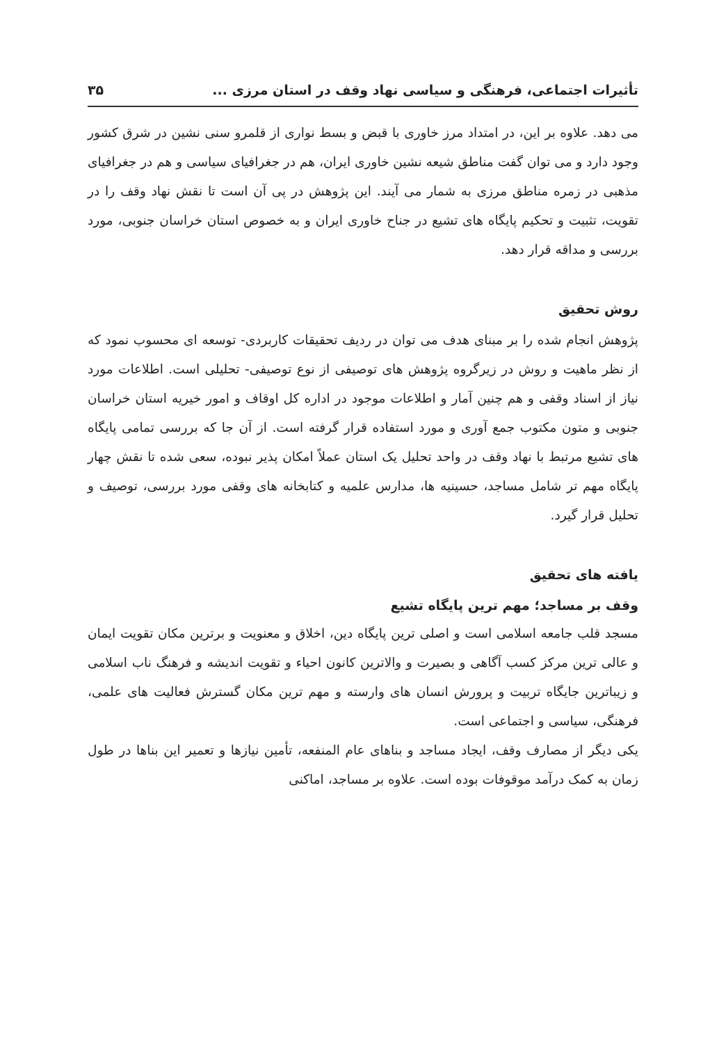تأثیرات اجتماعی، فرهنگی و سیاسی نهاد وقف در استان مرزی ... ۳۵
می دهد. علاوه بر این، در امتداد مرز خاوری با قبض و بسط نواری از قلمرو سنی نشین در شرق کشور وجود دارد و می توان گفت مناطق شیعه نشین خاوری ایران، هم در جغرافیای سیاسی و هم در جغرافیای مذهبی در زمره مناطق مرزی به شمار می آیند. این پژوهش در پی آن است تا نقش نهاد وقف را در تقویت، تثبیت و تحکیم پایگاه های تشیع در جناح خاوری ایران و به خصوص استان خراسان جنوبی، مورد بررسی و مداقه قرار دهد.
روش تحقیق
پژوهش انجام شده را بر مبنای هدف می توان در ردیف تحقیقات کاربردی- توسعه ای محسوب نمود که از نظر ماهیت و روش در زیرگروه پژوهش های توصیفی از نوع توصیفی- تحلیلی است. اطلاعات مورد نیاز از اسناد وقفی و هم چنین آمار و اطلاعات موجود در اداره کل اوقاف و امور خیریه استان خراسان جنوبی و متون مکتوب جمع آوری و مورد استفاده قرار گرفته است. از آن جا که بررسی تمامی پایگاه های تشیع مرتبط با نهاد وقف در واحد تحلیل یک استان عملاً امکان پذیر نبوده، سعی شده تا نقش چهار پایگاه مهم تر شامل مساجد، حسینیه ها، مدارس علمیه و کتابخانه های وقفی مورد بررسی، توصیف و تحلیل قرار گیرد.
یافته های تحقیق
وقف بر مساجد؛ مهم ترین پایگاه تشیع
مسجد قلب جامعه اسلامی است و اصلی ترین پایگاه دین، اخلاق و معنویت و برترین مکان تقویت ایمان و عالی ترین مرکز کسب آگاهی و بصیرت و والاترین کانون احیاء و تقویت اندیشه و فرهنگ ناب اسلامی و زیباترین جایگاه تربیت و پرورش انسان های وارسته و مهم ترین مکان گسترش فعالیت های علمی، فرهنگی، سیاسی و اجتماعی است.
یکی دیگر از مصارف وقف، ایجاد مساجد و بناهای عام المنفعه، تأمین نیازها و تعمیر این بناها در طول زمان به کمک درآمد موقوفات بوده است. علاوه بر مساجد، اماکنی